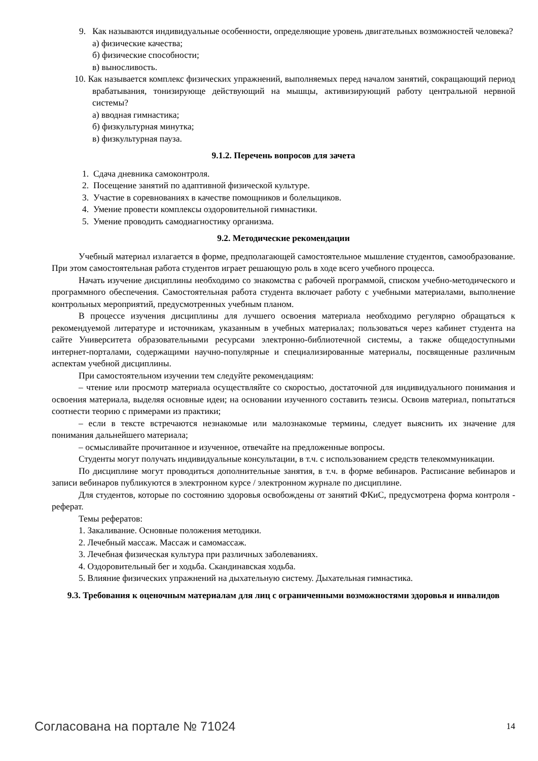9. Как называются индивидуальные особенности, определяющие уровень двигательных возможностей человека?
а) физические качества;
б) физические способности;
в) выносливость.
10. Как называется комплекс физических упражнений, выполняемых перед началом занятий, сокращающий период врабатывания, тонизирующе действующий на мышцы, активизирующий работу центральной нервной системы?
а) вводная гимнастика;
б) физкультурная минутка;
в) физкультурная пауза.
9.1.2. Перечень вопросов для зачета
1. Сдача дневника самоконтроля.
2. Посещение занятий по адаптивной физической культуре.
3. Участие в соревнованиях в качестве помощников и болельщиков.
4. Умение провести комплексы оздоровительной гимнастики.
5. Умение проводить самодиагностику организма.
9.2. Методические рекомендации
Учебный материал излагается в форме, предполагающей самостоятельное мышление студентов, самообразование. При этом самостоятельная работа студентов играет решающую роль в ходе всего учебного процесса.
Начать изучение дисциплины необходимо со знакомства с рабочей программой, списком учебно-методического и программного обеспечения. Самостоятельная работа студента включает работу с учебными материалами, выполнение контрольных мероприятий, предусмотренных учебным планом.
В процессе изучения дисциплины для лучшего освоения материала необходимо регулярно обращаться к рекомендуемой литературе и источникам, указанным в учебных материалах; пользоваться через кабинет студента на сайте Университета образовательными ресурсами электронно-библиотечной системы, а также общедоступными интернет-порталами, содержащими научно-популярные и специализированные материалы, посвященные различным аспектам учебной дисциплины.
При самостоятельном изучении тем следуйте рекомендациям:
– чтение или просмотр материала осуществляйте со скоростью, достаточной для индивидуального понимания и освоения материала, выделяя основные идеи; на основании изученного составить тезисы. Освоив материал, попытаться соотнести теорию с примерами из практики;
– если в тексте встречаются незнакомые или малознакомые термины, следует выяснить их значение для понимания дальнейшего материала;
– осмысливайте прочитанное и изученное, отвечайте на предложенные вопросы.
Студенты могут получать индивидуальные консультации, в т.ч. с использованием средств телекоммуникации.
По дисциплине могут проводиться дополнительные занятия, в т.ч. в форме вебинаров. Расписание вебинаров и записи вебинаров публикуются в электронном курсе / электронном журнале по дисциплине.
Для студентов, которые по состоянию здоровья освобождены от занятий ФКиС, предусмотрена форма контроля - реферат.
Темы рефератов:
1. Закаливание. Основные положения методики.
2. Лечебный массаж. Массаж и самомассаж.
3. Лечебная физическая культура при различных заболеваниях.
4. Оздоровительный бег и ходьба. Скандинавская ходьба.
5. Влияние физических упражнений на дыхательную систему. Дыхательная гимнастика.
9.3. Требования к оценочным материалам для лиц с ограниченными возможностями здоровья и инвалидов
Согласована на портале № 71024 14